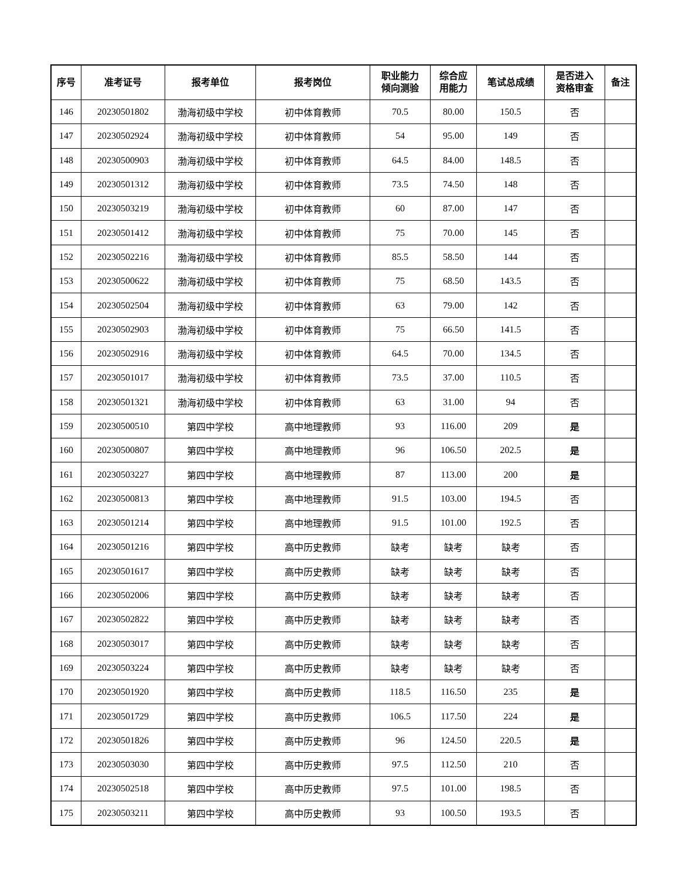| 序号 | 准考证号 | 报考单位 | 报考岗位 | 职业能力 倾向测验 | 综合应 用能力 | 笔试总成绩 | 是否进入 资格审查 | 备注 |
| --- | --- | --- | --- | --- | --- | --- | --- | --- |
| 146 | 20230501802 | 渤海初级中学校 | 初中体育教师 | 70.5 | 80.00 | 150.5 | 否 | |
| 147 | 20230502924 | 渤海初级中学校 | 初中体育教师 | 54 | 95.00 | 149 | 否 | |
| 148 | 20230500903 | 渤海初级中学校 | 初中体育教师 | 64.5 | 84.00 | 148.5 | 否 | |
| 149 | 20230501312 | 渤海初级中学校 | 初中体育教师 | 73.5 | 74.50 | 148 | 否 | |
| 150 | 20230503219 | 渤海初级中学校 | 初中体育教师 | 60 | 87.00 | 147 | 否 | |
| 151 | 20230501412 | 渤海初级中学校 | 初中体育教师 | 75 | 70.00 | 145 | 否 | |
| 152 | 20230502216 | 渤海初级中学校 | 初中体育教师 | 85.5 | 58.50 | 144 | 否 | |
| 153 | 20230500622 | 渤海初级中学校 | 初中体育教师 | 75 | 68.50 | 143.5 | 否 | |
| 154 | 20230502504 | 渤海初级中学校 | 初中体育教师 | 63 | 79.00 | 142 | 否 | |
| 155 | 20230502903 | 渤海初级中学校 | 初中体育教师 | 75 | 66.50 | 141.5 | 否 | |
| 156 | 20230502916 | 渤海初级中学校 | 初中体育教师 | 64.5 | 70.00 | 134.5 | 否 | |
| 157 | 20230501017 | 渤海初级中学校 | 初中体育教师 | 73.5 | 37.00 | 110.5 | 否 | |
| 158 | 20230501321 | 渤海初级中学校 | 初中体育教师 | 63 | 31.00 | 94 | 否 | |
| 159 | 20230500510 | 第四中学校 | 高中地理教师 | 93 | 116.00 | 209 | 是 | |
| 160 | 20230500807 | 第四中学校 | 高中地理教师 | 96 | 106.50 | 202.5 | 是 | |
| 161 | 20230503227 | 第四中学校 | 高中地理教师 | 87 | 113.00 | 200 | 是 | |
| 162 | 20230500813 | 第四中学校 | 高中地理教师 | 91.5 | 103.00 | 194.5 | 否 | |
| 163 | 20230501214 | 第四中学校 | 高中地理教师 | 91.5 | 101.00 | 192.5 | 否 | |
| 164 | 20230501216 | 第四中学校 | 高中历史教师 | 缺考 | 缺考 | 缺考 | 否 | |
| 165 | 20230501617 | 第四中学校 | 高中历史教师 | 缺考 | 缺考 | 缺考 | 否 | |
| 166 | 20230502006 | 第四中学校 | 高中历史教师 | 缺考 | 缺考 | 缺考 | 否 | |
| 167 | 20230502822 | 第四中学校 | 高中历史教师 | 缺考 | 缺考 | 缺考 | 否 | |
| 168 | 20230503017 | 第四中学校 | 高中历史教师 | 缺考 | 缺考 | 缺考 | 否 | |
| 169 | 20230503224 | 第四中学校 | 高中历史教师 | 缺考 | 缺考 | 缺考 | 否 | |
| 170 | 20230501920 | 第四中学校 | 高中历史教师 | 118.5 | 116.50 | 235 | 是 | |
| 171 | 20230501729 | 第四中学校 | 高中历史教师 | 106.5 | 117.50 | 224 | 是 | |
| 172 | 20230501826 | 第四中学校 | 高中历史教师 | 96 | 124.50 | 220.5 | 是 | |
| 173 | 20230503030 | 第四中学校 | 高中历史教师 | 97.5 | 112.50 | 210 | 否 | |
| 174 | 20230502518 | 第四中学校 | 高中历史教师 | 97.5 | 101.00 | 198.5 | 否 | |
| 175 | 20230503211 | 第四中学校 | 高中历史教师 | 93 | 100.50 | 193.5 | 否 | |